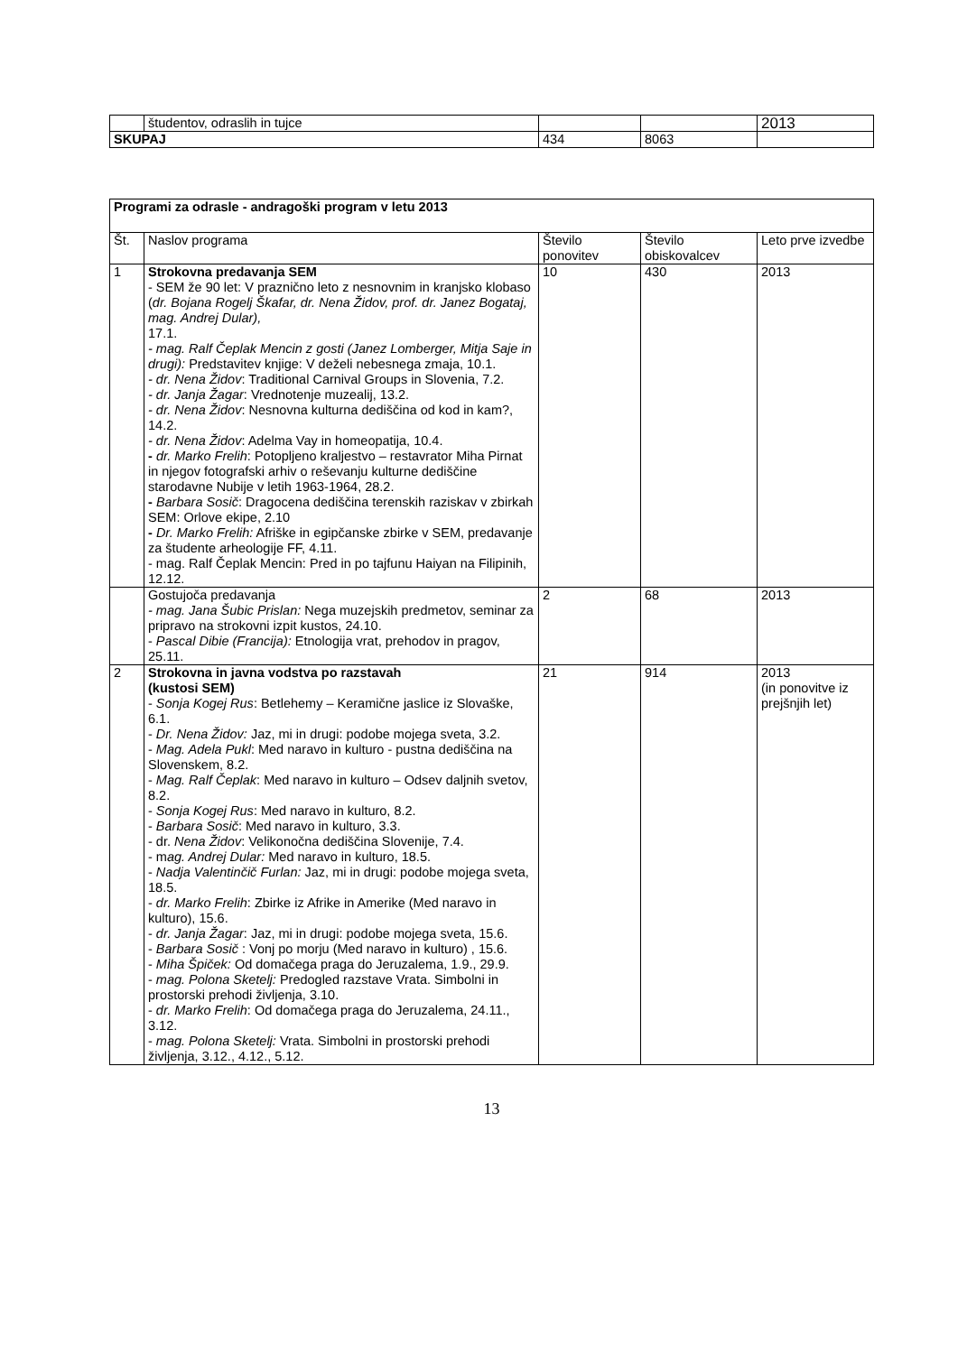| | študentov, odraslih in tujce | | | 2013 |
| SKUPAJ | | 434 | 8063 | |
| Programi za odrasle - andragoški program v letu 2013 | | | | |
| Št. | Naslov programa | Število ponovitev | Število obiskovalcev | Leto prve izvedbe |
| 1 | Strokovna predavanja SEM - SEM že 90 let: V praznično leto z nesnovnim in kranjsko klobaso ( dr. Bojana Rogelj Škafar, dr. Nena Židov, prof. dr. Janez Bogataj, mag. Andrej Dular), 17.1. - mag. Ralf Čeplak Mencin z gosti (Janez Lomberger, Mitja Saje in drugi): Predstavitev knjige: V deželi nebesnega zmaja, 10.1. - dr. Nena Židov : Traditional Carnival Groups in Slovenia, 7.2. - dr. Janja Žagar : Vrednotenje muzealij, 13.2. - dr. Nena Židov : Nesnovna kulturna dediščina od kod in kam?, 14.2. - dr. Nena Židov : Adelma Vay in homeopatija, 10.4. - dr. Marko Frelih : Potopljeno kraljestvo – restavrator Miha Pirnat in njegov fotografski arhiv o reševanju kulturne dediščine starodavne Nubije v letih 1963-1964, 28.2. - Barbara Sosič : Dragocena dediščina terenskih raziskav v zbirkah SEM: Orlove ekipe, 2.10 - Dr. Marko Frelih: Afriške in egipčanske zbirke v SEM, predavanje za študente arheologije FF, 4.11. - mag. Ralf Čeplak Mencin: Pred in po tajfunu Haiyan na Filipinih, 12.12. | 10 | 430 | 2013 |
| | Gostujoča predavanja - mag. Jana Šubic Prislan: Nega muzejskih predmetov, seminar za pripravo na strokovni izpit kustos, 24.10. - Pascal Dibie (Francija): Etnologija vrat, prehodov in pragov, 25.11. | 2 | 68 | 2013 |
| 2 | Strokovna in javna vodstva po razstavah (kustosi SEM) - Sonja Kogej Rus : Betlehemy – Keramične jaslice iz Slovaške, 6.1. - Dr. Nena Židov: Jaz, mi in drugi: podobe mojega sveta, 3.2. - Mag. Adela Pukl : Med naravo in kulturo - pustna dediščina na Slovenskem, 8.2. - Mag. Ralf Čeplak : Med naravo in kulturo – Odsev daljnih svetov, 8.2. - Sonja Kogej Rus : Med naravo in kulturo, 8.2. - Barbara Sosič : Med naravo in kulturo, 3.3. - dr. Nena Židov : Velikonočna dediščina Slovenije, 7.4. - m ag. Andrej Dular: Med naravo in kulturo, 18.5. - Nadja Valentinčič Furlan: Jaz, mi in drugi: podobe mojega sveta, 18.5. - dr. Marko Frelih : Zbirke iz Afrike in Amerike (Med naravo in kulturo), 15.6. - dr. Janja Žagar : Jaz, mi in drugi: podobe mojega sveta, 15.6. - Barbara Sosič : Vonj po morju (Med naravo in kulturo) , 15.6. - Miha Špiček: Od domačega praga do Jeruzalema, 1.9., 29.9. - mag. Polona Sketelj: Predogled razstave Vrata. Simbolni in prostorski prehodi življenja, 3.10. - dr. Marko Frelih : Od domačega praga do Jeruzalema, 24.11., 3.12. - mag. Polona Sketelj: Vrata. Simbolni in prostorski prehodi življenja, 3.12., 4.12., 5.12. | 21 | 914 | 2013 (in ponovitve iz prejšnjih let) |
13